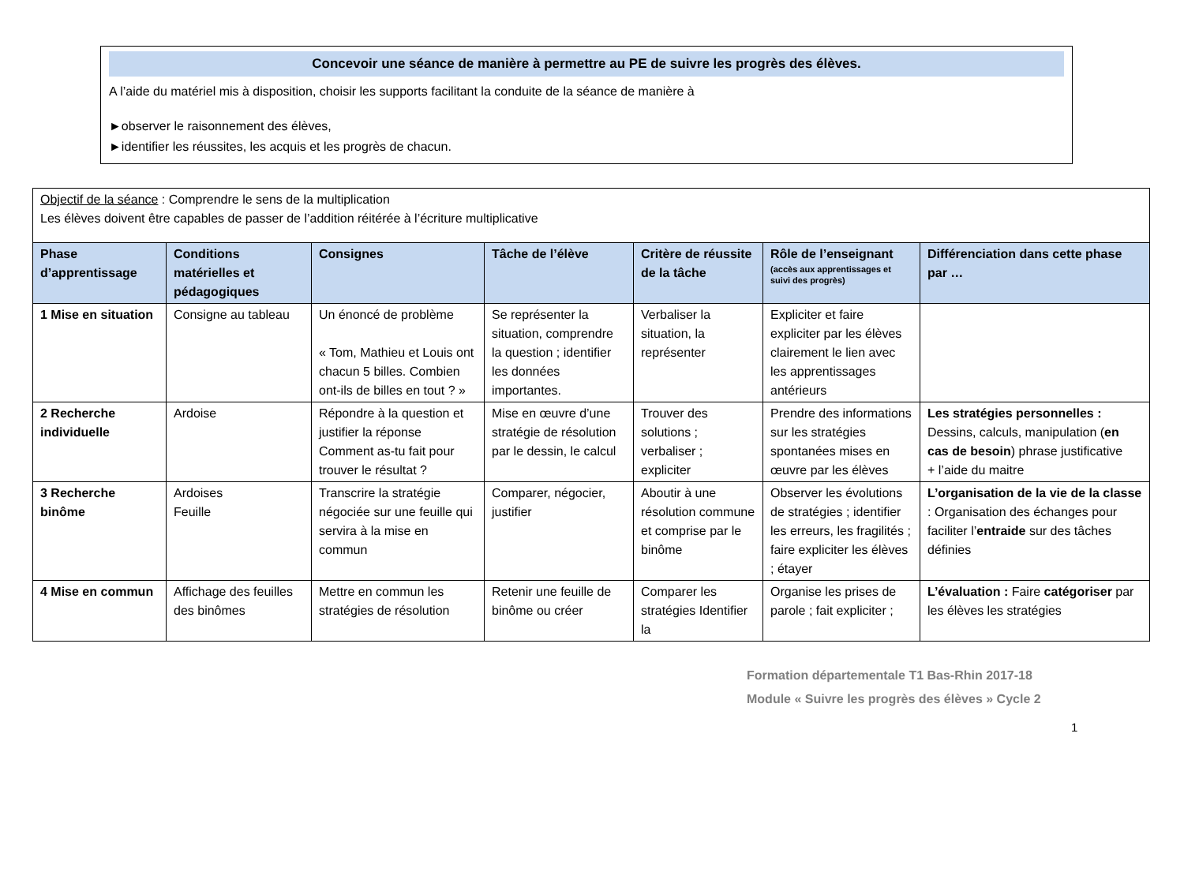Concevoir une séance de manière à permettre au PE de suivre les progrès des élèves.
A l’aide du matériel mis à disposition, choisir les supports facilitant la conduite de la séance de manière à
►observer le raisonnement des élèves,
►identifier les réussites, les acquis et les progrès de chacun.
| Objectif de la séance : Comprendre le sens de la multiplication Les élèves doivent être capables de passer de l’addition réitérée à l’écriture multiplicative | | | | | | |
| Phase d’apprentissage | Conditions matérielles et pédagogiques | Consignes | Tâche de l’élève | Critère de réussite de la tâche | Rôle de l’enseignant (accès aux apprentissages et suivi des progrès) | Différenciation dans cette phase par … |
| 1 Mise en situation | Consigne au tableau | Un énoncé de problème « Tom, Mathieu et Louis ont chacun 5 billes. Combien ont-ils de billes en tout ? » | Se représenter la situation, comprendre la question ; identifier les données importantes. | Verbaliser la situation, la représenter | Expliciter et faire expliciter par les élèves clairement le lien avec les apprentissages antérieurs | |
| 2 Recherche individuelle | Ardoise | Répondre à la question et justifier la réponse Comment as-tu fait pour trouver le résultat ? | Mise en œuvre d’une stratégie de résolution par le dessin, le calcul | Trouver des solutions ; verbaliser ; expliciter | Prendre des informations sur les stratégies spontanées mises en œuvre par les élèves | Les stratégies personnelles : Dessins, calculs, manipulation ( en cas de besoin ) phrase justificative + l’aide du maitre |
| 3 Recherche binôme | Ardoises Feuille | Transcrire la stratégie négociée sur une feuille qui servira à la mise en commun | Comparer, négocier, justifier | Aboutir à une résolution commune et comprise par le binôme | Observer les évolutions de stratégies ; identifier les erreurs, les fragilités ; faire expliciter les élèves ; étayer | L’organisation de la vie de la classe : Organisation des échanges pour faciliter l’ entraide sur des tâches définies |
| 4 Mise en commun | Affichage des feuilles des binômes | Mettre en commun les stratégies de résolution | Retenir une feuille de binôme ou créer | Comparer les stratégies Identifier la | Organise les prises de parole ; fait expliciter ; | L’évaluation : Faire catégoriser par les élèves les stratégies |
Formation départementale T1 Bas-Rhin 2017-18
Module « Suivre les progrès des élèves » Cycle 2
1